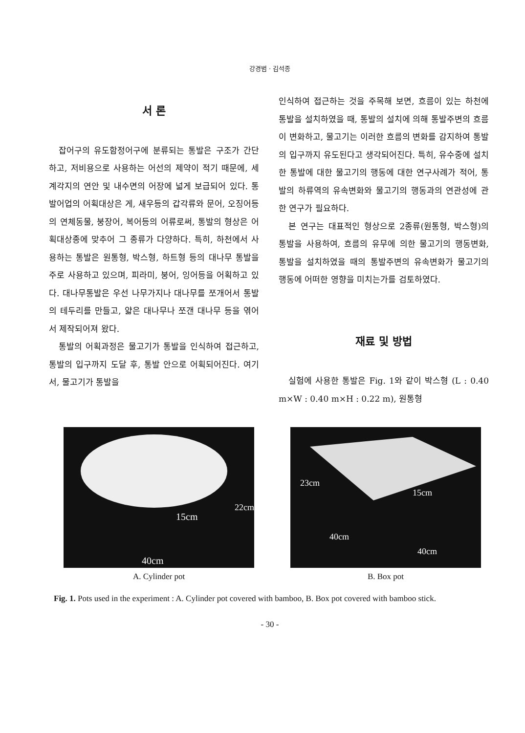강경범 · 김석종
서 론
잡어구의 유도함정어구에 분류되는 통발은 구조가 간단하고, 저비용으로 사용하는 어선의 제약이 적기 때문에, 세계각지의 연안 및 내수면의 어장에 넓게 보급되어 있다. 통발어업의 어획대상은 게, 새우등의 갑각류와 문어, 오징어등의 연체동물, 붕장어, 복어등의 어류로써, 통발의 형상은 어획대상종에 맞추어 그 종류가 다양하다. 특히, 하천에서 사용하는 통발은 원통형, 박스형, 하트형 등의 대나무 통발을 주로 사용하고 있으며, 피라미, 붕어, 잉어등을 어획하고 있다. 대나무통발은 우선 나무가지나 대나무를 쪼개어서 통발의 테두리를 만들고, 얇은 대나무나 쪼갠 대나무 등을 엮어서 제작되어져 왔다.
통발의 어획과정은 물고기가 통발을 인식하여 접근하고, 통발의 입구까지 도달 후, 통발 안으로 어획되어진다. 여기서, 물고기가 통발을
인식하여 접근하는 것을 주목해 보면, 흐름이 있는 하천에 통발을 설치하였을 때, 통발의 설치에 의해 통발주변의 흐름이 변화하고, 물고기는 이러한 흐름의 변화를 감지하여 통발의 입구까지 유도된다고 생각되어진다. 특히, 유수중에 설치한 통발에 대한 물고기의 행동에 대한 연구사례가 적어, 통발의 하류역의 유속변화와 물고기의 행동과의 연관성에 관한 연구가 필요하다.
본 연구는 대표적인 형상으로 2종류(원통형, 박스형)의 통발을 사용하여, 흐름의 유무에 의한 물고기의 행동변화, 통발을 설치하였을 때의 통발주변의 유속변화가 물고기의 행동에 어떠한 영향을 미치는가를 검토하였다.
재료 및 방법
실험에 사용한 통발은 Fig. 1와 같이 박스형 (L : 0.40 m×W : 0.40 m×H : 0.22 m), 원통형
15cm
40cm
22cm
A. Cylinder pot
23cm
15cm
40cm
40cm
B. Box pot
Fig. 1. Pots used in the experiment : A. Cylinder pot covered with bamboo, B. Box pot covered with bamboo stick.
- 30 -